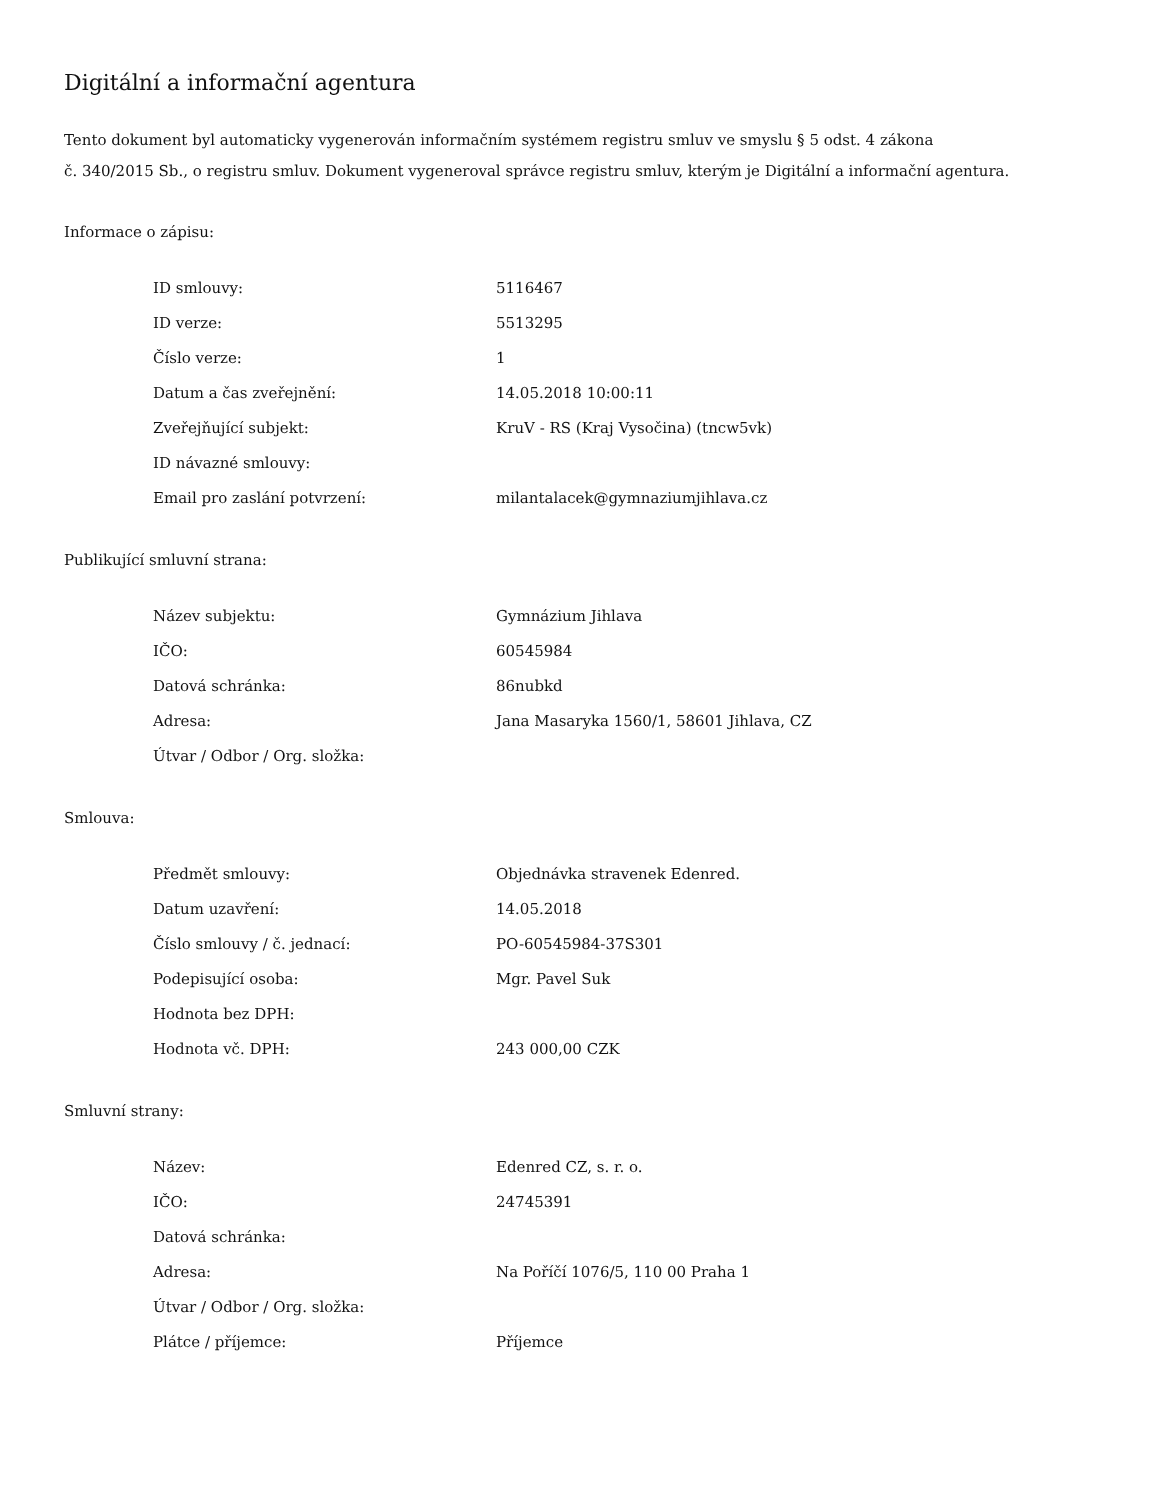Digitální a informační agentura
Tento dokument byl automaticky vygenerován informačním systémem registru smluv ve smyslu § 5 odst. 4 zákona
č. 340/2015 Sb., o registru smluv. Dokument vygeneroval správce registru smluv, kterým je Digitální a informační agentura.
Informace o zápisu:
| ID smlouvy: | 5116467 |
| ID verze: | 5513295 |
| Číslo verze: | 1 |
| Datum a čas zveřejnění: | 14.05.2018 10:00:11 |
| Zveřejňující subjekt: | KruV - RS (Kraj Vysočina) (tncw5vk) |
| ID návazné smlouvy: | |
| Email pro zaslání potvrzení: | milantalacek@gymnaziumjihlava.cz |
Publikující smluvní strana:
| Název subjektu: | Gymnázium Jihlava |
| IČO: | 60545984 |
| Datová schránka: | 86nubkd |
| Adresa: | Jana Masaryka 1560/1, 58601 Jihlava, CZ |
| Útvar / Odbor / Org. složka: | |
Smlouva:
| Předmět smlouvy: | Objednávka stravenek Edenred. |
| Datum uzavření: | 14.05.2018 |
| Číslo smlouvy / č. jednací: | PO-60545984-37S301 |
| Podepisující osoba: | Mgr. Pavel Suk |
| Hodnota bez DPH: | |
| Hodnota vč. DPH: | 243 000,00 CZK |
Smluvní strany:
| Název: | Edenred CZ, s. r. o. |
| IČO: | 24745391 |
| Datová schránka: | |
| Adresa: | Na Poříčí 1076/5, 110 00 Praha 1 |
| Útvar / Odbor / Org. složka: | |
| Plátce / příjemce: | Příjemce |